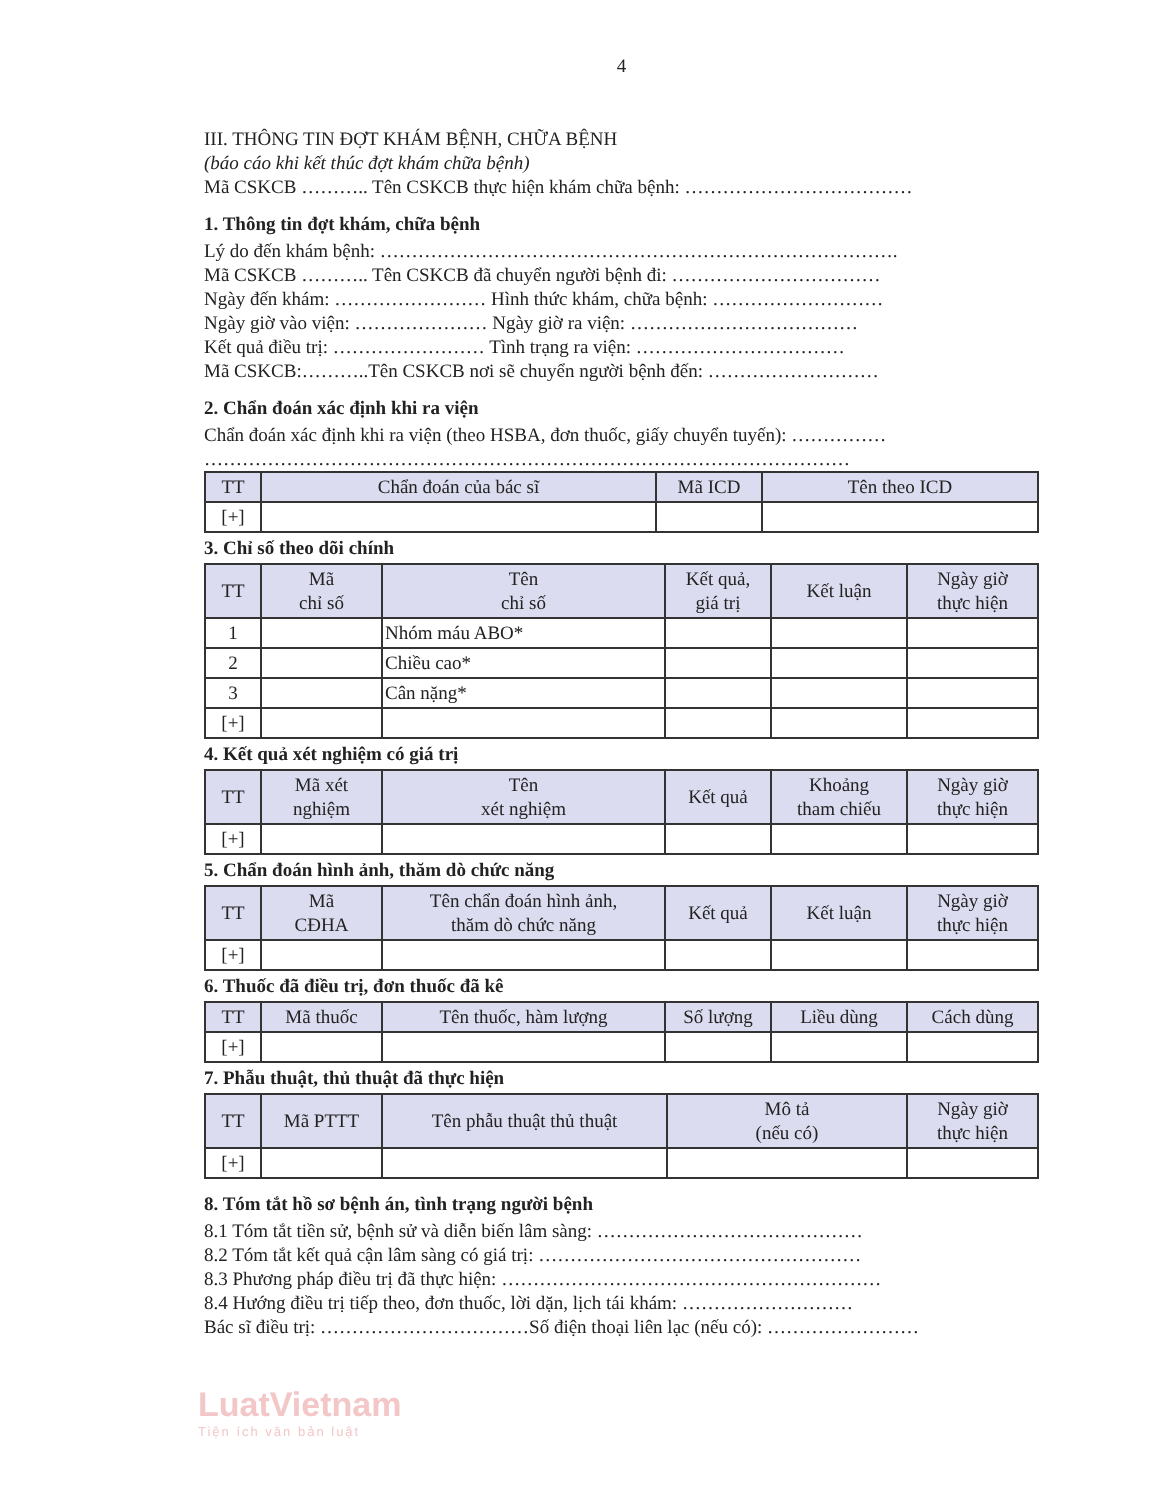4
III. THÔNG TIN ĐỢT KHÁM BỆNH, CHỮA BỆNH
(báo cáo khi kết thúc đợt khám chữa bệnh)
Mã CSKCB ……….. Tên CSKCB thực hiện khám chữa bệnh: ………………………………
1. Thông tin đợt khám, chữa bệnh
Lý do đến khám bệnh: ……………………………………………………………………….
Mã CSKCB ……….. Tên CSKCB đã chuyển người bệnh đi: ……………………………
Ngày đến khám: …………………… Hình thức khám, chữa bệnh: ………………………
Ngày giờ vào viện: ………………… Ngày giờ ra viện: ………………………………
Kết quả điều trị: …………………… Tình trạng ra viện: ……………………………
Mã CSKCB:………..Tên CSKCB nơi sẽ chuyển người bệnh đến: ………………………
2. Chẩn đoán xác định khi ra viện
Chẩn đoán xác định khi ra viện (theo HSBA, đơn thuốc, giấy chuyển tuyến): ……………
…………………………………………………………………………………………
| TT | Chẩn đoán của bác sĩ | Mã ICD | Tên theo ICD |
| --- | --- | --- | --- |
| [+] | | | |
3. Chỉ số theo dõi chính
| TT | Mã chỉ số | Tên chỉ số | Kết quả, giá trị | Kết luận | Ngày giờ thực hiện |
| --- | --- | --- | --- | --- | --- |
| 1 | | Nhóm máu ABO* | | | |
| 2 | | Chiều cao* | | | |
| 3 | | Cân nặng* | | | |
| [+] | | | | | |
4. Kết quả xét nghiệm có giá trị
| TT | Mã xét nghiệm | Tên xét nghiệm | Kết quả | Khoảng tham chiếu | Ngày giờ thực hiện |
| --- | --- | --- | --- | --- | --- |
| [+] | | | | | |
5. Chẩn đoán hình ảnh, thăm dò chức năng
| TT | Mã CĐHA | Tên chẩn đoán hình ảnh, thăm dò chức năng | Kết quả | Kết luận | Ngày giờ thực hiện |
| --- | --- | --- | --- | --- | --- |
| [+] | | | | | |
6. Thuốc đã điều trị, đơn thuốc đã kê
| TT | Mã thuốc | Tên thuốc, hàm lượng | Số lượng | Liều dùng | Cách dùng |
| --- | --- | --- | --- | --- | --- |
| [+] | | | | | |
7. Phẫu thuật, thủ thuật đã thực hiện
| TT | Mã PTTT | Tên phẫu thuật thủ thuật | Mô tả (nếu có) | Ngày giờ thực hiện |
| --- | --- | --- | --- | --- |
| [+] | | | | |
8. Tóm tắt hồ sơ bệnh án, tình trạng người bệnh
8.1 Tóm tắt tiền sử, bệnh sử và diễn biến lâm sàng: ……………………………………
8.2 Tóm tắt kết quả cận lâm sàng có giá trị: ……………………………………………
8.3 Phương pháp điều trị đã thực hiện: ……………………………………………………
8.4 Hướng điều trị tiếp theo, đơn thuốc, lời dặn, lịch tái khám: ………………………
Bác sĩ điều trị: ……………………………Số điện thoại liên lạc (nếu có): ……………………
LuatVietnam
Tiện ích văn bản luật